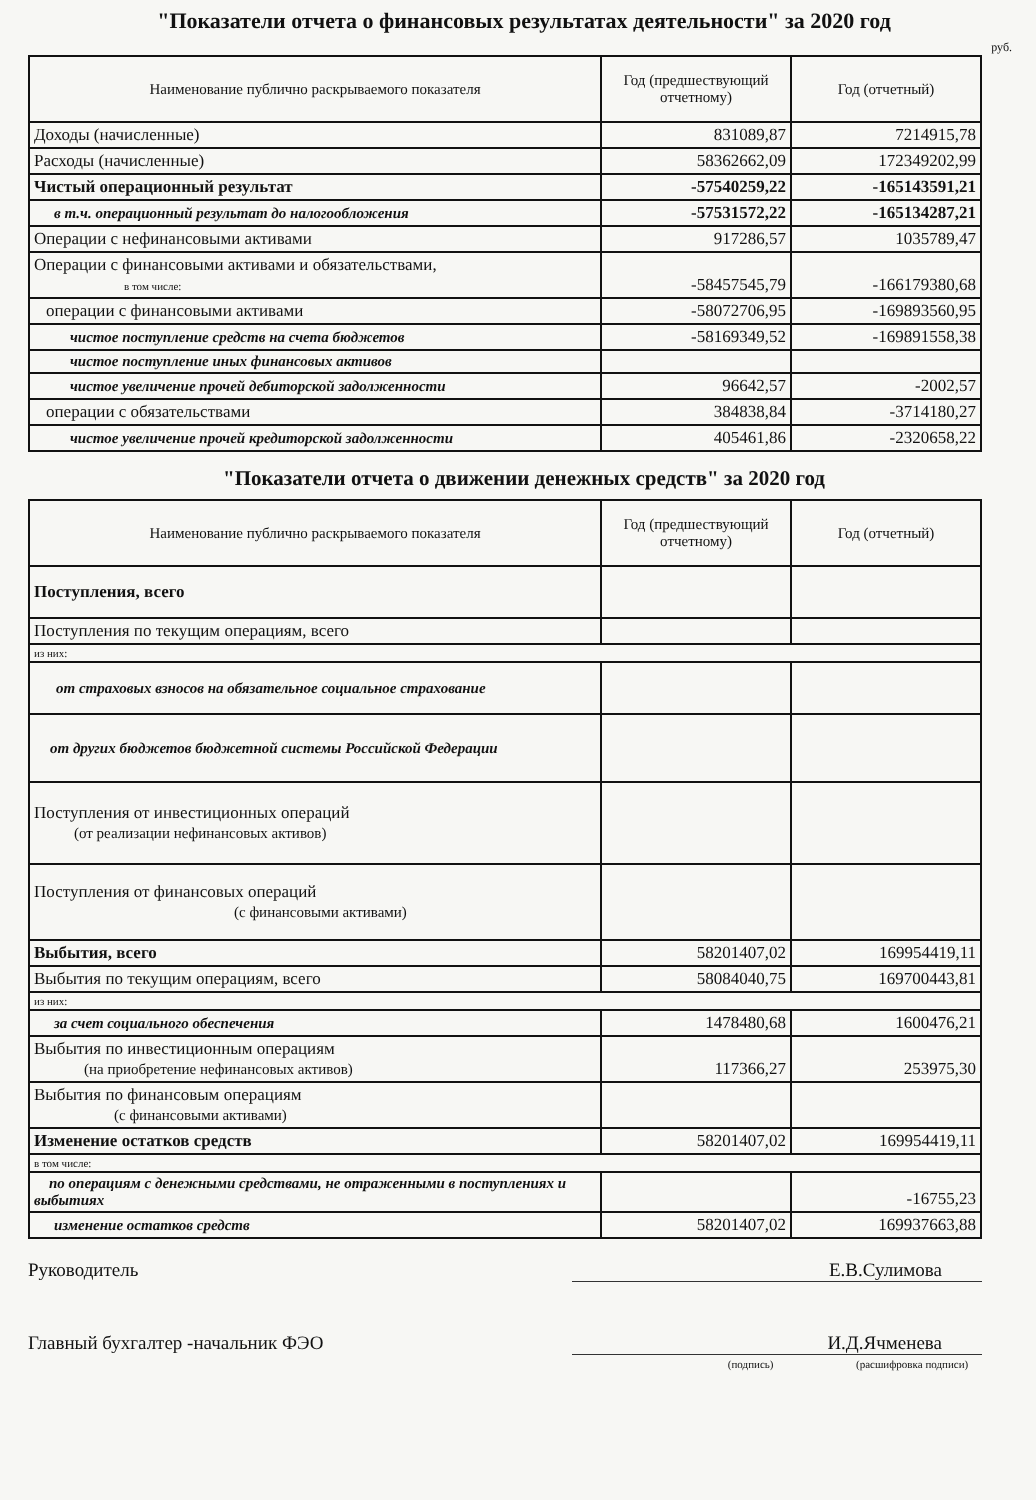"Показатели отчета о финансовых результатах деятельности" за 2020 год
руб.
| Наименование публично раскрываемого показателя | Год (предшествующий отчетному) | Год (отчетный) |
| --- | --- | --- |
| Доходы (начисленные) | 831089,87 | 7214915,78 |
| Расходы (начисленные) | 58362662,09 | 172349202,99 |
| Чистый операционный результат | -57540259,22 | -165143591,21 |
| в т.ч. операционный результат до налогообложения | -57531572,22 | -165134287,21 |
| Операции с нефинансовыми активами | 917286,57 | 1035789,47 |
| Операции с финансовыми активами и обязательствами, в том числе: | -58457545,79 | -166179380,68 |
| операции с финансовыми активами | -58072706,95 | -169893560,95 |
| чистое поступление средств на счета бюджетов | -58169349,52 | -169891558,38 |
| чистое поступление иных финансовых активов | | |
| чистое увеличение прочей дебиторской задолженности | 96642,57 | -2002,57 |
| операции с обязательствами | 384838,84 | -3714180,27 |
| чистое увеличение прочей кредиторской задолженности | 405461,86 | -2320658,22 |
"Показатели отчета о движении денежных средств" за 2020 год
| Наименование публично раскрываемого показателя | Год (предшествующий отчетному) | Год (отчетный) |
| --- | --- | --- |
| Поступления, всего | | |
| Поступления по текущим операциям, всего | | |
| из них: | | |
| от страховых взносов на обязательное социальное страхование | | |
| от других бюджетов бюджетной системы Российской Федерации | | |
| Поступления от инвестиционных операций (от реализации нефинансовых активов) | | |
| Поступления от финансовых операций (с финансовыми активами) | | |
| Выбытия, всего | 58201407,02 | 169954419,11 |
| Выбытия по текущим операциям, всего | 58084040,75 | 169700443,81 |
| из них: | | |
| за счет социального обеспечения | 1478480,68 | 1600476,21 |
| Выбытия по инвестиционным операциям (на приобретение нефинансовых активов) | 117366,27 | 253975,30 |
| Выбытия по финансовым операциям (с финансовыми активами) | | |
| Изменение остатков средств | 58201407,02 | 169954419,11 |
| в том числе: | | |
| по операциям с денежными средствами, не отраженными в поступлениях и выбытиях | | -16755,23 |
| изменение остатков средств | 58201407,02 | 169937663,88 |
Руководитель Е.В.Сулимова
Главный бухгалтер -начальник ФЭО И.Д.Ячменева
(подпись) (расшифровка подписи)